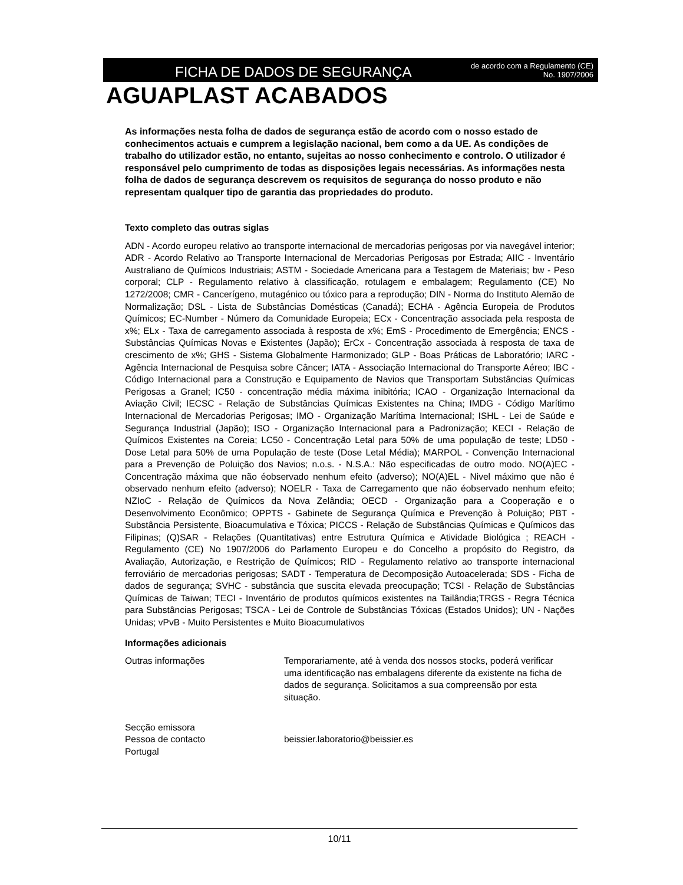FICHA DE DADOS DE SEGURANÇA
de acordo com a Regulamento (CE)
No. 1907/2006
AGUAPLAST ACABADOS
As informações nesta folha de dados de segurança estão de acordo com o nosso estado de conhecimentos actuais e cumprem a legislação nacional, bem como a da UE. As condições de trabalho do utilizador estão, no entanto, sujeitas ao nosso conhecimento e controlo. O utilizador é responsável pelo cumprimento de todas as disposições legais necessárias. As informações nesta folha de dados de segurança descrevem os requisitos de segurança do nosso produto e não representam qualquer tipo de garantia das propriedades do produto.
Texto completo das outras siglas
ADN - Acordo europeu relativo ao transporte internacional de mercadorias perigosas por via navegável interior; ADR - Acordo Relativo ao Transporte Internacional de Mercadorias Perigosas por Estrada; AIIC - Inventário Australiano de Químicos Industriais; ASTM - Sociedade Americana para a Testagem de Materiais; bw - Peso corporal; CLP - Regulamento relativo à classificação, rotulagem e embalagem; Regulamento (CE) No 1272/2008; CMR - Cancerígeno, mutagénico ou tóxico para a reprodução; DIN - Norma do Instituto Alemão de Normalização; DSL - Lista de Substâncias Domésticas (Canadá); ECHA - Agência Europeia de Produtos Químicos; EC-Number - Número da Comunidade Europeia; ECx - Concentração associada pela resposta de x%; ELx - Taxa de carregamento associada à resposta de x%; EmS - Procedimento de Emergência; ENCS - Substâncias Químicas Novas e Existentes (Japão); ErCx - Concentração associada à resposta de taxa de crescimento de x%; GHS - Sistema Globalmente Harmonizado; GLP - Boas Práticas de Laboratório; IARC - Agência Internacional de Pesquisa sobre Câncer; IATA - Associação Internacional do Transporte Aéreo; IBC - Código Internacional para a Construção e Equipamento de Navios que Transportam Substâncias Químicas Perigosas a Granel; IC50 - concentração média máxima inibitória; ICAO - Organização Internacional da Aviação Civil; IECSC - Relação de Substâncias Químicas Existentes na China; IMDG - Código Marítimo Internacional de Mercadorias Perigosas; IMO - Organização Marítima Internacional; ISHL - Lei de Saúde e Segurança Industrial (Japão); ISO - Organização Internacional para a Padronização; KECI - Relação de Químicos Existentes na Coreia; LC50 - Concentração Letal para 50% de uma população de teste; LD50 - Dose Letal para 50% de uma População de teste (Dose Letal Média); MARPOL - Convenção Internacional para a Prevenção de Poluição dos Navios; n.o.s. - N.S.A.: Não especificadas de outro modo. NO(A)EC - Concentração máxima que não éobservado nenhum efeito (adverso); NO(A)EL - Nivel máximo que não é observado nenhum efeito (adverso); NOELR - Taxa de Carregamento que não éobservado nenhum efeito; NZIoC - Relação de Químicos da Nova Zelândia; OECD - Organização para a Cooperação e o Desenvolvimento Econômico; OPPTS - Gabinete de Segurança Química e Prevenção à Poluição; PBT - Substância Persistente, Bioacumulativa e Tóxica; PICCS - Relação de Substâncias Químicas e Químicos das Filipinas; (Q)SAR - Relações (Quantitativas) entre Estrutura Química e Atividade Biológica ; REACH - Regulamento (CE) No 1907/2006 do Parlamento Europeu e do Concelho a propósito do Registro, da Avaliação, Autorização, e Restrição de Químicos; RID - Regulamento relativo ao transporte internacional ferroviário de mercadorias perigosas; SADT - Temperatura de Decomposição Autoacelerada; SDS - Ficha de dados de segurança; SVHC - substância que suscita elevada preocupação; TCSI - Relação de Substâncias Químicas de Taiwan; TECI - Inventário de produtos químicos existentes na Tailândia;TRGS - Regra Técnica para Substâncias Perigosas; TSCA - Lei de Controle de Substâncias Tóxicas (Estados Unidos); UN - Nações Unidas; vPvB - Muito Persistentes e Muito Bioacumulativos
Informações adicionais
Outras informações Temporariamente, até à venda dos nossos stocks, poderá verificar uma identificação nas embalagens diferente da existente na ficha de dados de segurança. Solicitamos a sua compreensão por esta situação.
Secção emissora
Pessoa de contacto
Portugal
beissier.laboratorio@beissier.es
10/11